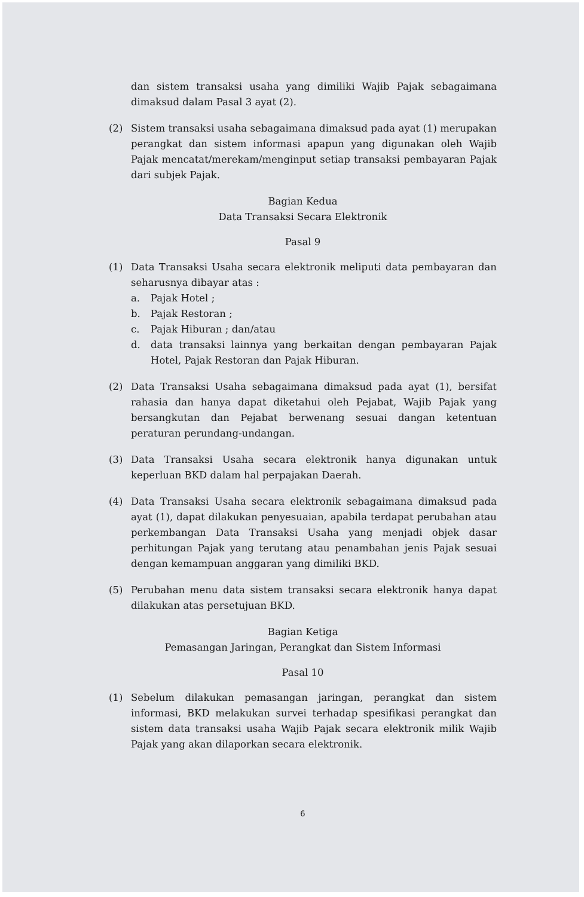dan sistem transaksi usaha yang dimiliki Wajib Pajak sebagaimana dimaksud dalam Pasal 3 ayat (2).
(2) Sistem transaksi usaha sebagaimana dimaksud pada ayat (1) merupakan perangkat dan sistem informasi apapun yang digunakan oleh Wajib Pajak mencatat/merekam/menginput setiap transaksi pembayaran Pajak dari subjek Pajak.
Bagian Kedua
Data Transaksi Secara Elektronik
Pasal 9
(1) Data Transaksi Usaha secara elektronik meliputi data pembayaran dan seharusnya dibayar atas :
a. Pajak Hotel ;
b. Pajak Restoran ;
c. Pajak Hiburan ; dan/atau
d. data transaksi lainnya yang berkaitan dengan pembayaran Pajak Hotel, Pajak Restoran dan Pajak Hiburan.
(2) Data Transaksi Usaha sebagaimana dimaksud pada ayat (1), bersifat rahasia dan hanya dapat diketahui oleh Pejabat, Wajib Pajak yang bersangkutan dan Pejabat berwenang sesuai dangan ketentuan peraturan perundang-undangan.
(3) Data Transaksi Usaha secara elektronik hanya digunakan untuk keperluan BKD dalam hal perpajakan Daerah.
(4) Data Transaksi Usaha secara elektronik sebagaimana dimaksud pada ayat (1), dapat dilakukan penyesuaian, apabila terdapat perubahan atau perkembangan Data Transaksi Usaha yang menjadi objek dasar perhitungan Pajak yang terutang atau penambahan jenis Pajak sesuai dengan kemampuan anggaran yang dimiliki BKD.
(5) Perubahan menu data sistem transaksi secara elektronik hanya dapat dilakukan atas persetujuan BKD.
Bagian Ketiga
Pemasangan Jaringan, Perangkat dan Sistem Informasi
Pasal 10
(1) Sebelum dilakukan pemasangan jaringan, perangkat dan sistem informasi, BKD melakukan survei terhadap spesifikasi perangkat dan sistem data transaksi usaha Wajib Pajak secara elektronik milik Wajib Pajak yang akan dilaporkan secara elektronik.
6